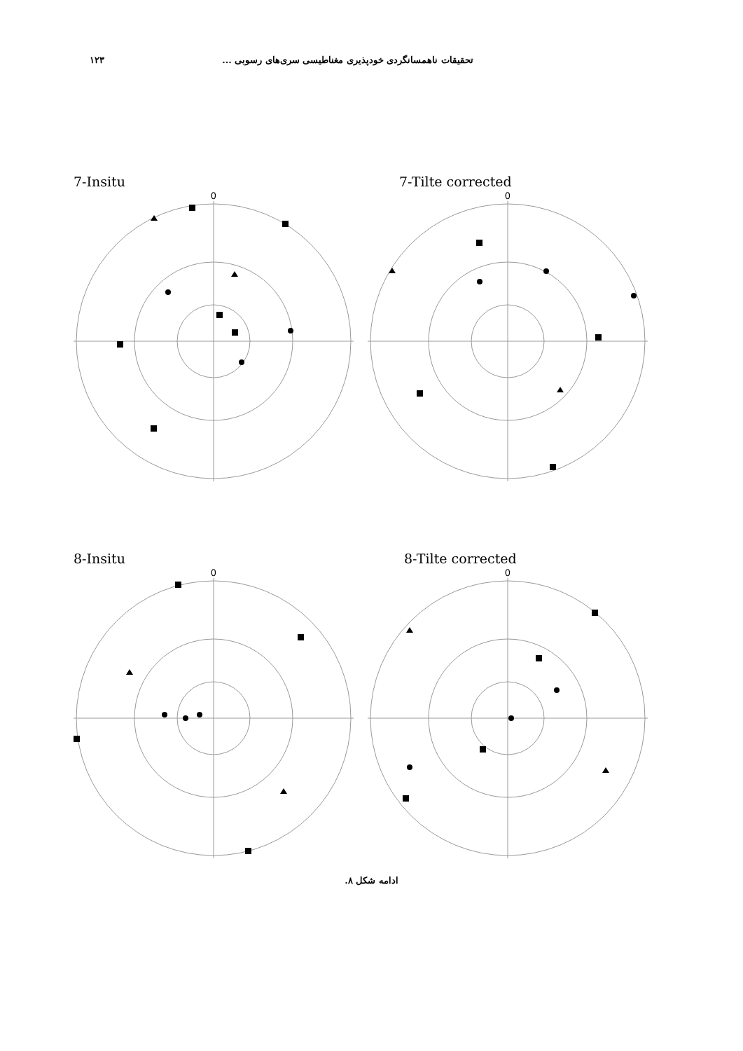تحقیقات ناهمسانگردی خودپذیری مغناطیسی سری‌های رسوبی ... ۱۲۳
7-Insitu
0
7-Tilte corrected
0
8-Insitu
0
8-Tilte corrected
0
ادامه شکل ۸.